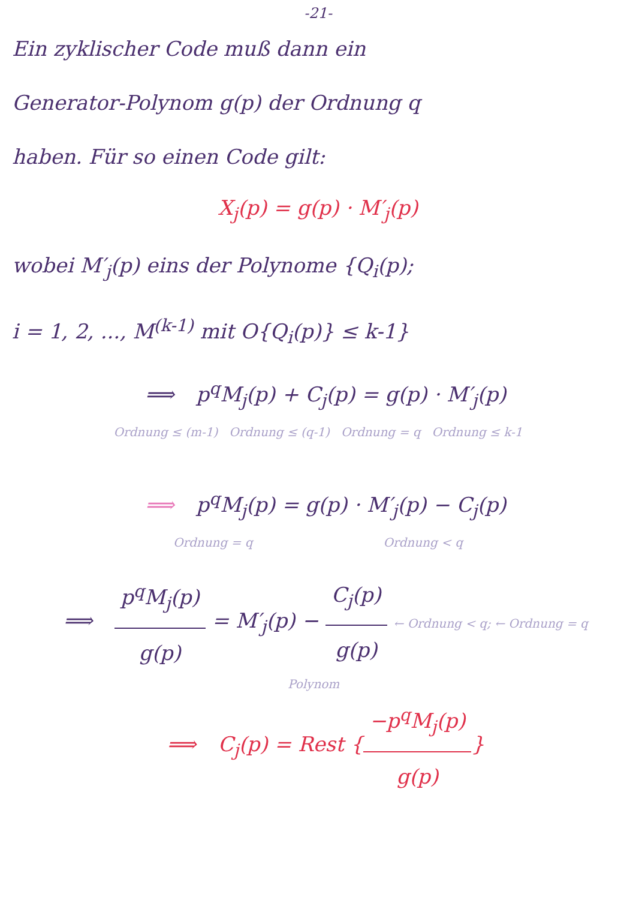-21-
Ein zyklischer Code muß dann ein
Generator-Polynom g(p) der Ordnung q
haben. Für so einen Code gilt:
X<sub>j</sub>(p) = g(p) · M′<sub>j</sub>(p)
wobei M′<sub>j</sub>(p) eins der Polynome {Q<sub>i</sub>(p);
i = 1, 2, ..., M<sup>(k-1)</sup> mit O{Q<sub>i</sub>(p)} ≤ k-1}
⟹ p<sup>q</sup>M<sub>j</sub>(p) + C<sub>j</sub>(p) = g(p) · M′<sub>j</sub>(p)
Ordnung ≤ (m-1) Ordnung ≤ (q-1) Ordnung = q Ordnung ≤ k-1
⟹ p<sup>q</sup>M<sub>j</sub>(p) = g(p) · M′<sub>j</sub>(p) − C<sub>j</sub>(p)
Ordnung = q Ordnung < q
⟹ p<sup>q</sup>M<sub>j</sub>(p) g(p) = M′<sub>j</sub>(p) − C<sub>j</sub>(p) g(p) ← Ordnung < q; ← Ordnung = q
Polynom
⟹ C<sub>j</sub>(p) = Rest {−p<sup>q</sup>M<sub>j</sub>(p) g(p)}